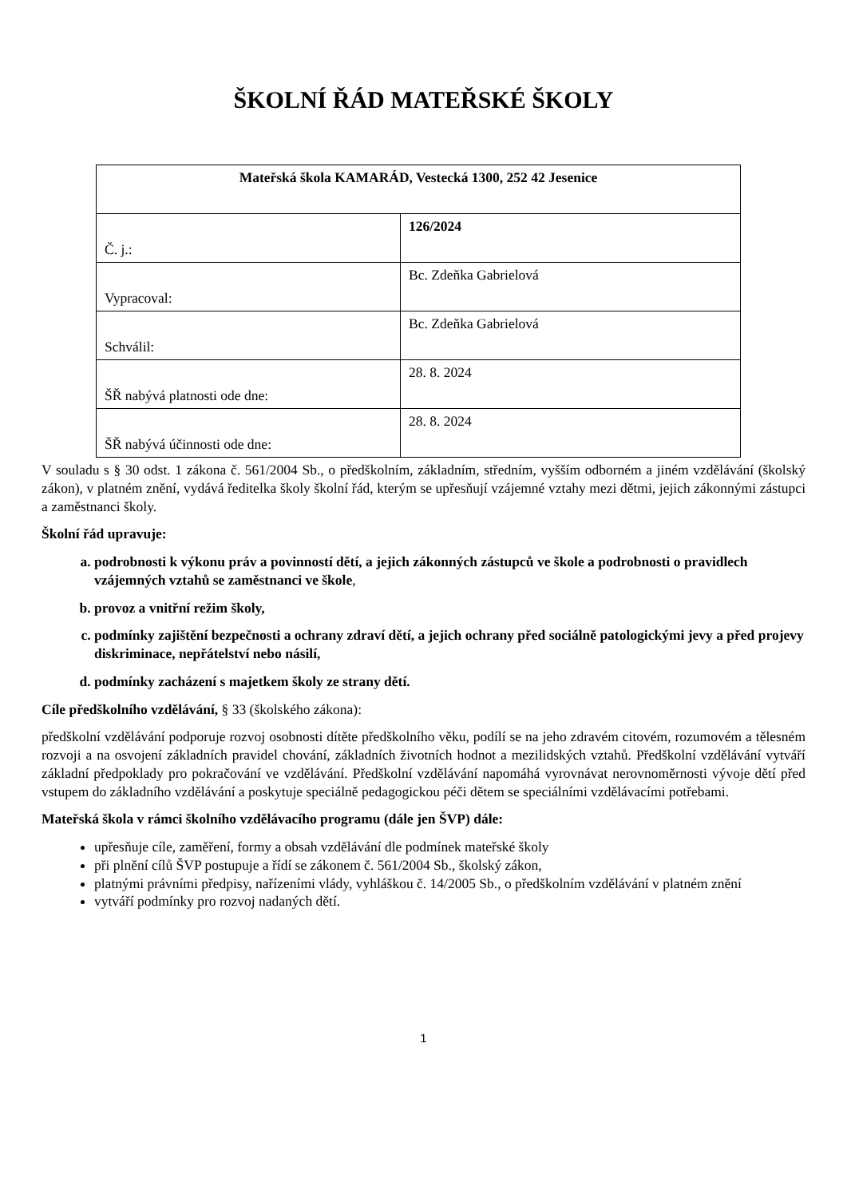ŠKOLNÍ ŘÁD MATEŘSKÉ ŠKOLY
| Mateřská škola KAMARÁD, Vestecká 1300, 252 42 Jesenice | |
| Č. j.: | 126/2024 |
| Vypracoval: | Bc. Zdeňka Gabrielová |
| Schválil: | Bc. Zdeňka Gabrielová |
| ŠŘ nabývá platnosti ode dne: | 28. 8. 2024 |
| ŠŘ nabývá účinnosti ode dne: | 28. 8. 2024 |
V souladu s § 30 odst. 1 zákona č. 561/2004 Sb., o předškolním, základním, středním, vyšším odborném a jiném vzdělávání (školský zákon), v platném znění, vydává ředitelka školy školní řád, kterým se upřesňují vzájemné vztahy mezi dětmi, jejich zákonnými zástupci a zaměstnanci školy.
Školní řád upravuje:
a. podrobnosti k výkonu práv a povinností dětí, a jejich zákonných zástupců ve škole a podrobnosti o pravidlech vzájemných vztahů se zaměstnanci ve škole,
b. provoz a vnitřní režim školy,
c. podmínky zajištění bezpečnosti a ochrany zdraví dětí, a jejich ochrany před sociálně patologickými jevy a před projevy diskriminace, nepřátelství nebo násilí,
d. podmínky zacházení s majetkem školy ze strany dětí.
Cíle předškolního vzdělávání, § 33 (školského zákona):
předškolní vzdělávání podporuje rozvoj osobnosti dítěte předškolního věku, podílí se na jeho zdravém citovém, rozumovém a tělesném rozvoji a na osvojení základních pravidel chování, základních životních hodnot a mezilidských vztahů. Předškolní vzdělávání vytváří základní předpoklady pro pokračování ve vzdělávání. Předškolní vzdělávání napomáhá vyrovnávat nerovnoměrnosti vývoje dětí před vstupem do základního vzdělávání a poskytuje speciálně pedagogickou péči dětem se speciálními vzdělávacími potřebami.
Mateřská škola v rámci školního vzdělávacího programu (dále jen ŠVP) dále:
upřesňuje cíle, zaměření, formy a obsah vzdělávání dle podmínek mateřské školy
při plnění cílů ŠVP postupuje a řídí se zákonem č. 561/2004 Sb., školský zákon,
platnými právními předpisy, nařízeními vlády, vyhláškou č. 14/2005 Sb., o předškolním vzdělávání v platném znění
vytváří podmínky pro rozvoj nadaných dětí.
1